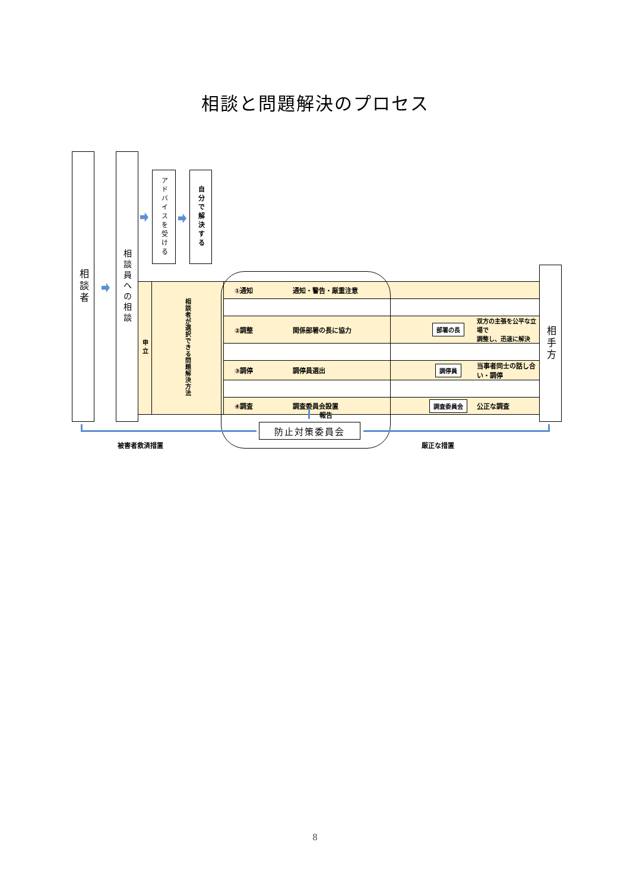相談と問題解決のプロセス
相談者
相談員への相談
アドバイスを受ける
自分で解決する
| 申立 | 相談者が選択できる問題解決方法 | ①通知 | 通知・警告・厳重注意 | | |
| | | ②調整 | 関係部署の長に協力 | 部署の長 | 双方の主張を公平な立場で 調整し、迅速に解決 |
| | | ③調停 | 調停員選出 | 調停員 | 当事者同士の話し合い・調停 |
| | | ④調査 | 調査委員会設置 | 調査委員会 | 公正な調査 |
相手方
報告
防止対策委員会
被害者救済措置 厳正な措置
8